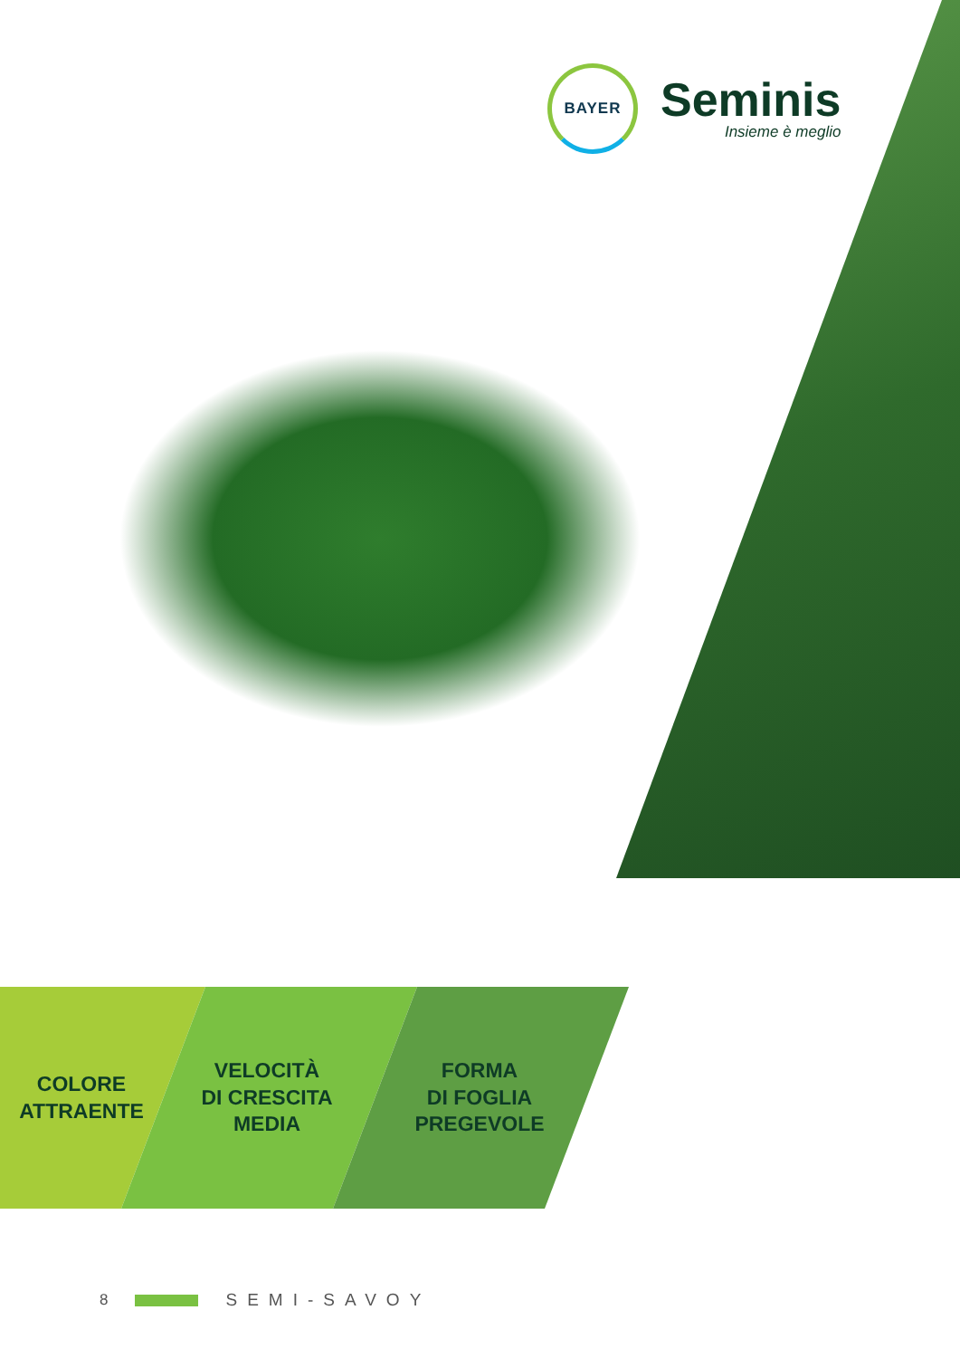BAYER
Seminis
Insieme è meglio
COLORE
ATTRAENTE
VELOCITÀ
DI CRESCITA
MEDIA
FORMA
DI FOGLIA
PREGEVOLE
8 SEMI-SAVOY